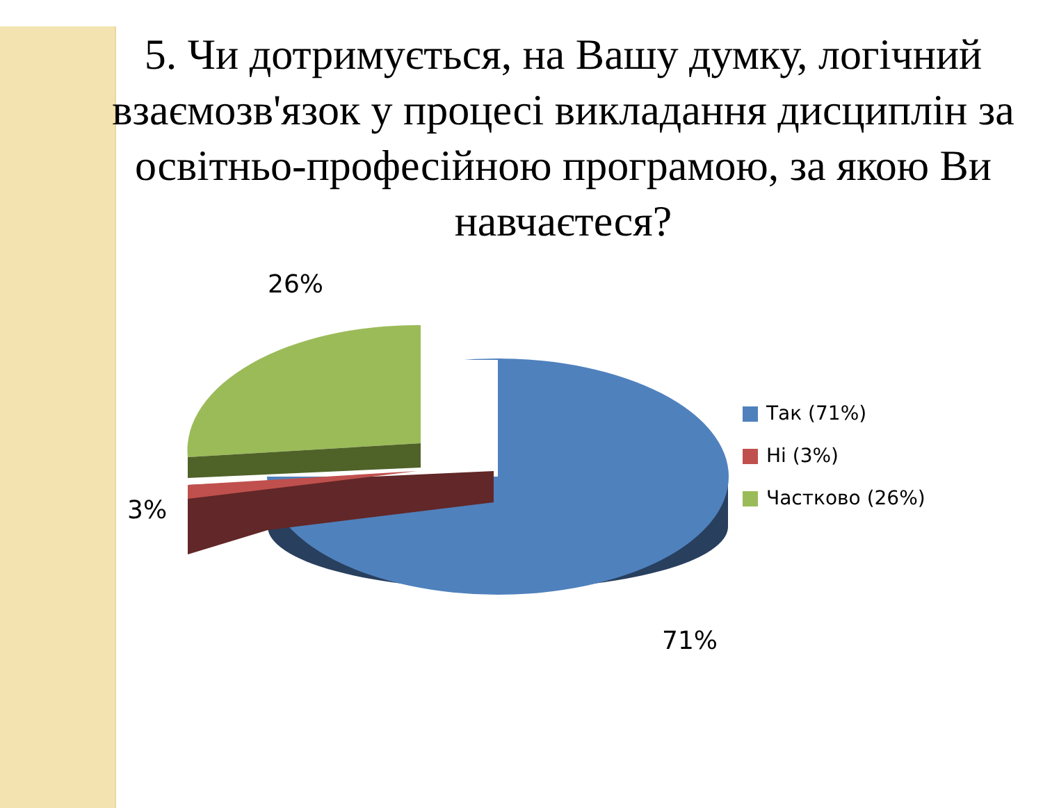5. Чи дотримується, на Вашу думку, логічний взаємозв'язок у процесі викладання дисциплін за освітньо-професійною програмою, за якою Ви навчаєтеся?
26%
3%
71%
Так (71%)
Ні (3%)
Частково (26%)